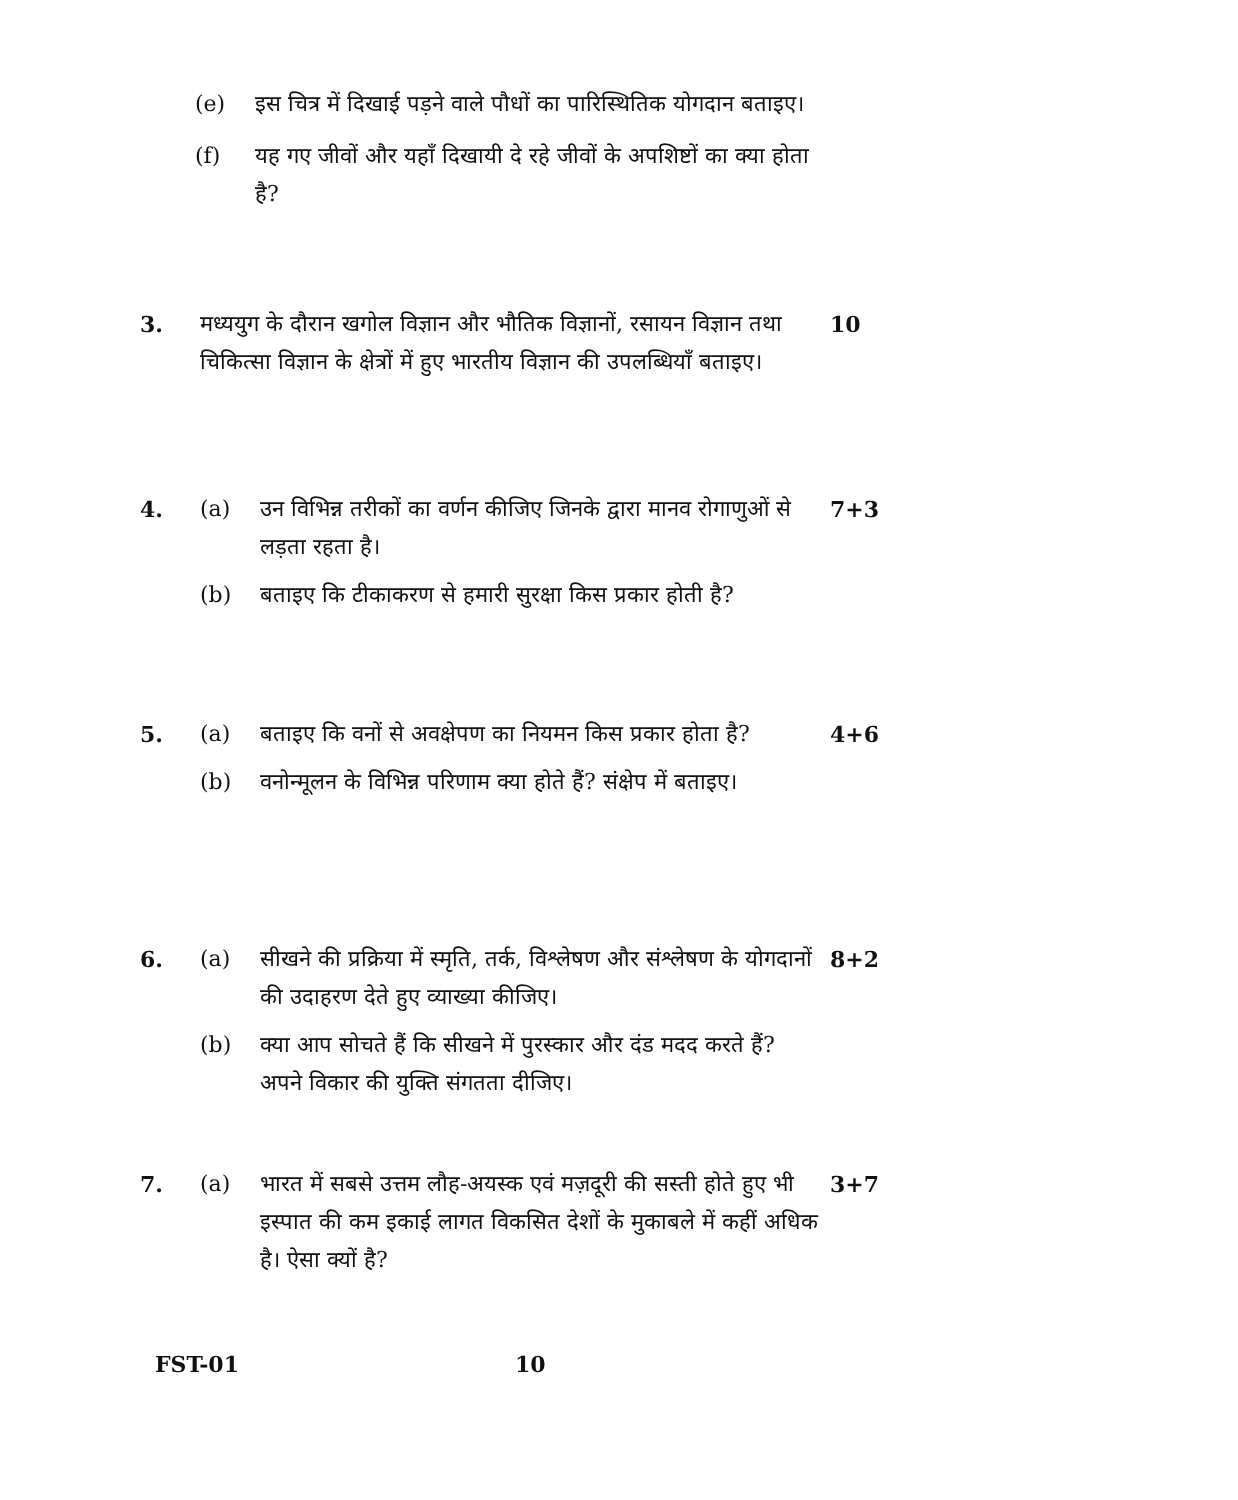(e) इस चित्र में दिखाई पड़ने वाले पौधों का पारिस्थितिक योगदान बताइए।
(f) यह गए जीवों और यहाँ दिखायी दे रहे जीवों के अपशिष्टों का क्या होता है?
3. मध्ययुग के दौरान खगोल विज्ञान और भौतिक विज्ञानों, रसायन विज्ञान तथा चिकित्सा विज्ञान के क्षेत्रों में हुए भारतीय विज्ञान की उपलब्धियाँ बताइए। 10
4. (a) उन विभिन्न तरीकों का वर्णन कीजिए जिनके द्वारा मानव रोगाणुओं से लड़ता रहता है। 7+3
(b) बताइए कि टीकाकरण से हमारी सुरक्षा किस प्रकार होती है?
5. (a) बताइए कि वनों से अवक्षेपण का नियमन किस प्रकार होता है? 4+6
(b) वनोन्मूलन के विभिन्न परिणाम क्या होते हैं? संक्षेप में बताइए।
6. (a) सीखने की प्रक्रिया में स्मृति, तर्क, विश्लेषण और संश्लेषण के योगदानों की उदाहरण देते हुए व्याख्या कीजिए। 8+2
(b) क्या आप सोचते हैं कि सीखने में पुरस्कार और दंड मदद करते हैं? अपने विकार की युक्ति संगतता दीजिए।
7. (a) भारत में सबसे उत्तम लौह-अयस्क एवं मज़दूरी की सस्ती होते हुए भी इस्पात की कम इकाई लागत विकसित देशों के मुकाबले में कहीं अधिक है। ऐसा क्यों है? 3+7
FST-01 10